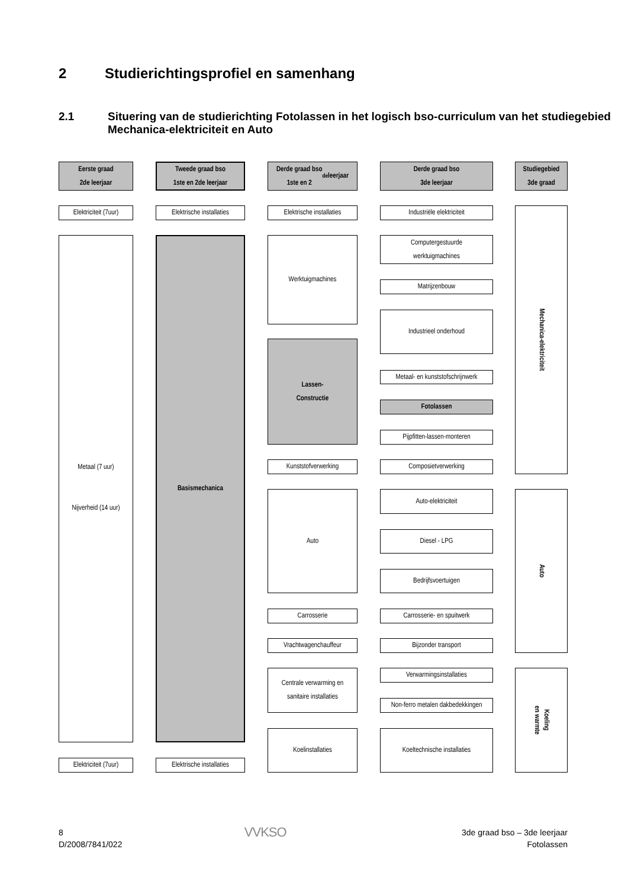2 Studierichtingsprofiel en samenhang
2.1 Situering van de studierichting Fotolassen in het logisch bso-curriculum van het studiegebied Mechanica-elektriciteit en Auto
Eerste graad
2de leerjaar
Elektriciteit (7uur)
Metaal (7 uur)
Nijverheid (14 uur)
Elektriciteit (7uur)
Tweede graad bso
1ste en 2de leerjaar
Elektrische installaties
Basismechanica
Elektrische installaties
Derde graad bso
1ste en 2<sup>de</sup> leerjaar
Elektrische installaties
Werktuigmachines
Lassen-
Constructie
Kunststofverwerking
Auto
Carrosserie
Vrachtwagenchauffeur
Centrale verwarming en
sanitaire installaties
Koelinstallaties
Derde graad bso
3de leerjaar
Industriële elektriciteit
Computergestuurde
werktuigmachines
Matrijzenbouw
Industrieel onderhoud
Metaal- en kunststofschrijnwerk
Fotolassen
Pijpfitten-lassen-monteren
Composietverwerking
Auto-elektriciteit
Diesel - LPG
Bedrijfsvoertuigen
Carrosserie- en spuitwerk
Bijzonder transport
Verwarmingsinstallaties
Non-ferro metalen dakbedekkingen
Koeltechnische installaties
Studiegebied
3de graad
Mechanica-elektriciteit
Auto
Koeling
en warmte
8
D/2008/7841/022
VVKSO
3de graad bso – 3de leerjaar
Fotolassen